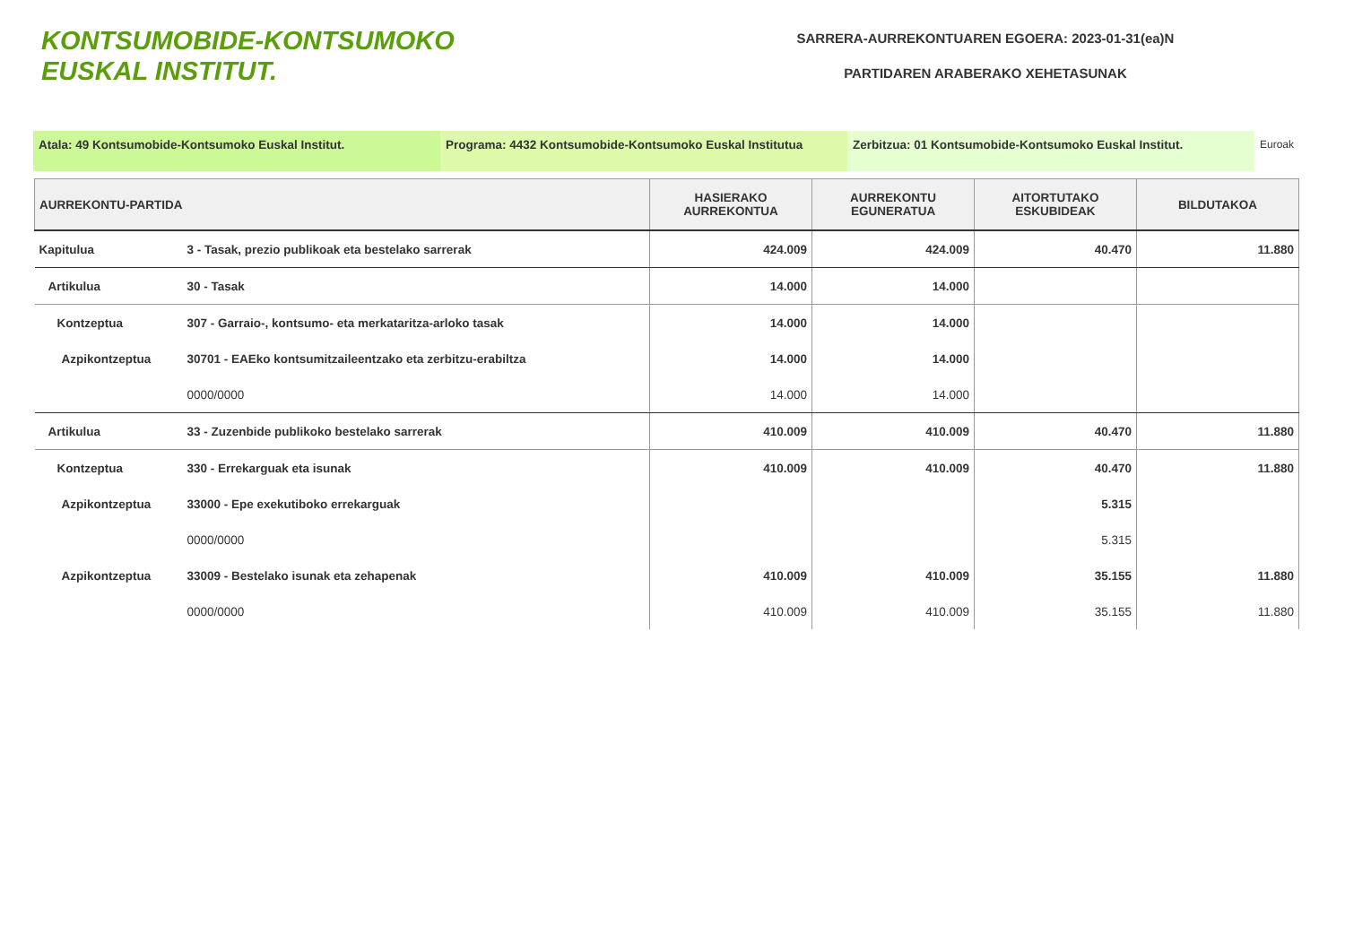KONTSUMOBIDE-KONTSUMOKO
EUSKAL INSTITUT.
SARRERA-AURREKONTUAREN EGOERA: 2023-01-31(ea)N
PARTIDAREN ARABERAKO XEHETASUNAK
Atala: 49 Kontsumobide-Kontsumoko Euskal Institut. Programa: 4432 Kontsumobide-Kontsumoko Euskal Institutua
Zerbitzua: 01 Kontsumobide-Kontsumoko Euskal Institut. Euroak
| AURREKONTU-PARTIDA | | HASIERAKO AURREKONTUA | AURREKONTU EGUNERATUA | AITORTUTAKO ESKUBIDEAK | BILDUTAKOA |
| --- | --- | --- | --- | --- | --- |
| Kapitulua | 3 - Tasak, prezio publikoak eta bestelako sarrerak | 424.009 | 424.009 | 40.470 | 11.880 |
| Artikulua | 30 - Tasak | 14.000 | 14.000 | | |
| Kontzeptua | 307 - Garraio-, kontsumo- eta merkataritza-arloko tasak | 14.000 | 14.000 | | |
| Azpikontzeptua | 30701 - EAEko kontsumitzaileentzako eta zerbitzu-erabiltza | 14.000 | 14.000 | | |
| | 0000/0000 | 14.000 | 14.000 | | |
| Artikulua | 33 - Zuzenbide publikoko bestelako sarrerak | 410.009 | 410.009 | 40.470 | 11.880 |
| Kontzeptua | 330 - Errekarguak eta isunak | 410.009 | 410.009 | 40.470 | 11.880 |
| Azpikontzeptua | 33000 - Epe exekutiboko errekarguak | | | 5.315 | |
| | 0000/0000 | | | 5.315 | |
| Azpikontzeptua | 33009 - Bestelako isunak eta zehapenak | 410.009 | 410.009 | 35.155 | 11.880 |
| | 0000/0000 | 410.009 | 410.009 | 35.155 | 11.880 |